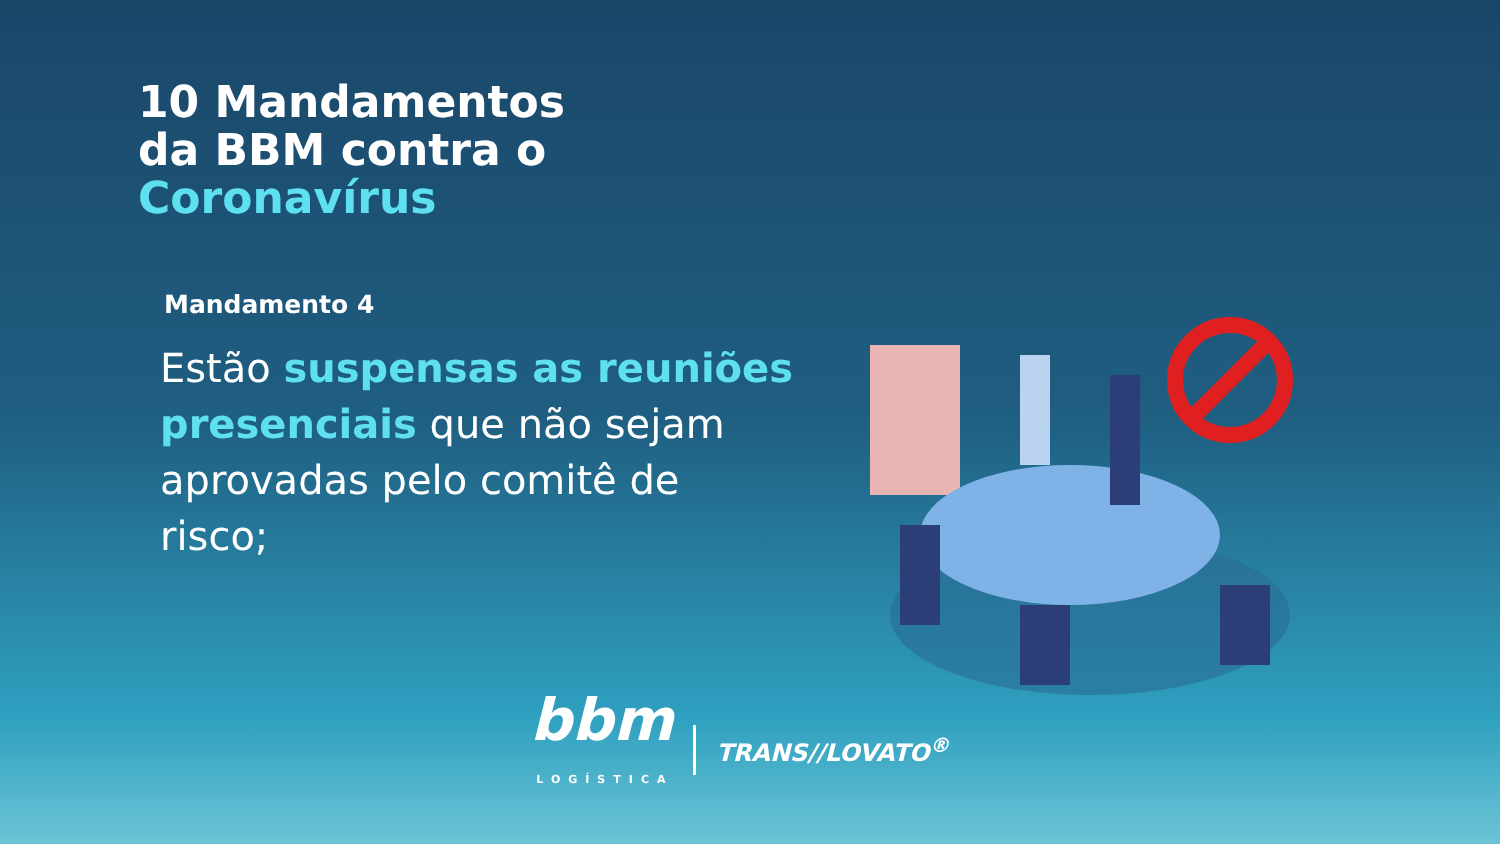10 Mandamentos
da BBM contra o
Coronavírus
Mandamento 4
Estão suspensas as reuniões presenciais que não sejam aprovadas pelo comitê de risco;
bbm
LOGÍSTICA
TRANS//LOVATO<sup>®</sup>